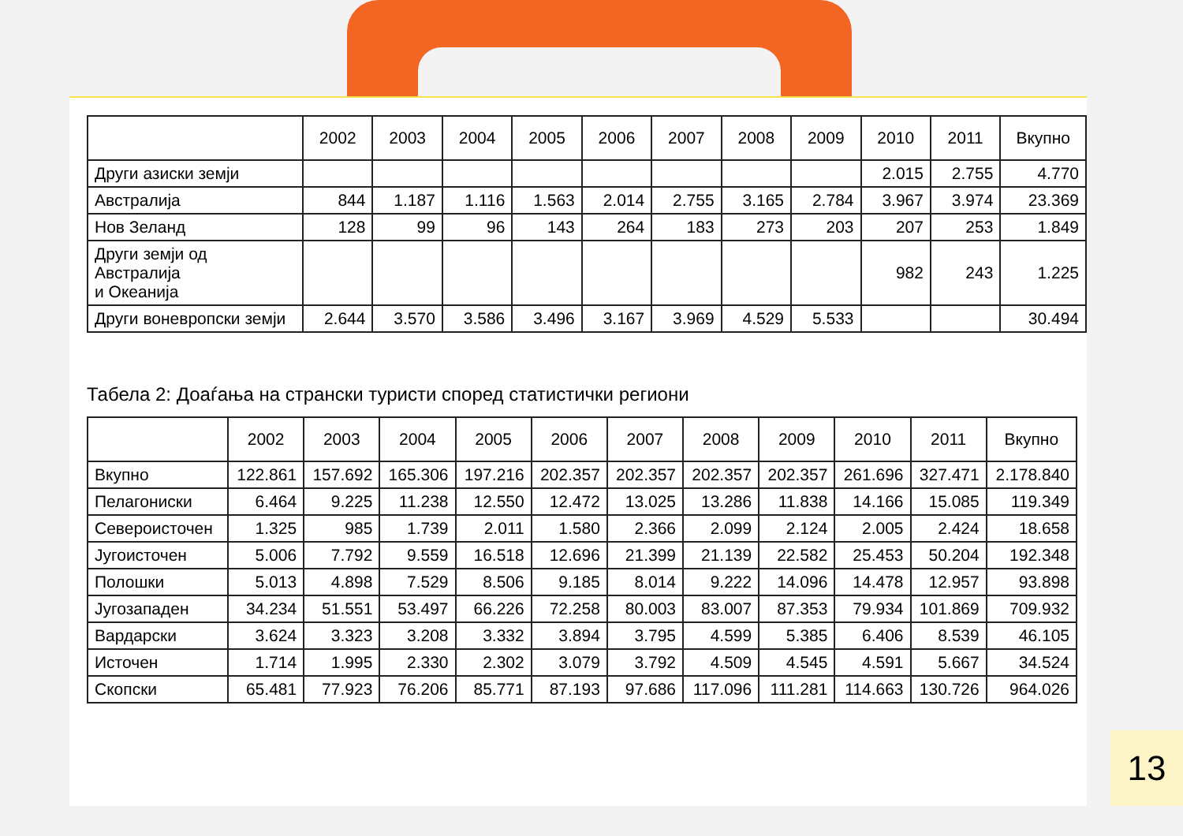| | 2002 | 2003 | 2004 | 2005 | 2006 | 2007 | 2008 | 2009 | 2010 | 2011 | Вкупно |
| --- | --- | --- | --- | --- | --- | --- | --- | --- | --- | --- | --- |
| Други азиски земји | | | | | | | | | 2.015 | 2.755 | 4.770 |
| Австралија | 844 | 1.187 | 1.116 | 1.563 | 2.014 | 2.755 | 3.165 | 2.784 | 3.967 | 3.974 | 23.369 |
| Нов Зеланд | 128 | 99 | 96 | 143 | 264 | 183 | 273 | 203 | 207 | 253 | 1.849 |
| Други земји од Австралија и Океанија | | | | | | | | | 982 | 243 | 1.225 |
| Други воневропски земји | 2.644 | 3.570 | 3.586 | 3.496 | 3.167 | 3.969 | 4.529 | 5.533 | | | 30.494 |
Табела 2: Доаѓања на странски туристи според статистички региони
| | 2002 | 2003 | 2004 | 2005 | 2006 | 2007 | 2008 | 2009 | 2010 | 2011 | Вкупно |
| --- | --- | --- | --- | --- | --- | --- | --- | --- | --- | --- | --- |
| Вкупно | 122.861 | 157.692 | 165.306 | 197.216 | 202.357 | 202.357 | 202.357 | 202.357 | 261.696 | 327.471 | 2.178.840 |
| Пелагониски | 6.464 | 9.225 | 11.238 | 12.550 | 12.472 | 13.025 | 13.286 | 11.838 | 14.166 | 15.085 | 119.349 |
| Североисточен | 1.325 | 985 | 1.739 | 2.011 | 1.580 | 2.366 | 2.099 | 2.124 | 2.005 | 2.424 | 18.658 |
| Југоисточен | 5.006 | 7.792 | 9.559 | 16.518 | 12.696 | 21.399 | 21.139 | 22.582 | 25.453 | 50.204 | 192.348 |
| Полошки | 5.013 | 4.898 | 7.529 | 8.506 | 9.185 | 8.014 | 9.222 | 14.096 | 14.478 | 12.957 | 93.898 |
| Југозападен | 34.234 | 51.551 | 53.497 | 66.226 | 72.258 | 80.003 | 83.007 | 87.353 | 79.934 | 101.869 | 709.932 |
| Вардарски | 3.624 | 3.323 | 3.208 | 3.332 | 3.894 | 3.795 | 4.599 | 5.385 | 6.406 | 8.539 | 46.105 |
| Источен | 1.714 | 1.995 | 2.330 | 2.302 | 3.079 | 3.792 | 4.509 | 4.545 | 4.591 | 5.667 | 34.524 |
| Скопски | 65.481 | 77.923 | 76.206 | 85.771 | 87.193 | 97.686 | 117.096 | 111.281 | 114.663 | 130.726 | 964.026 |
13